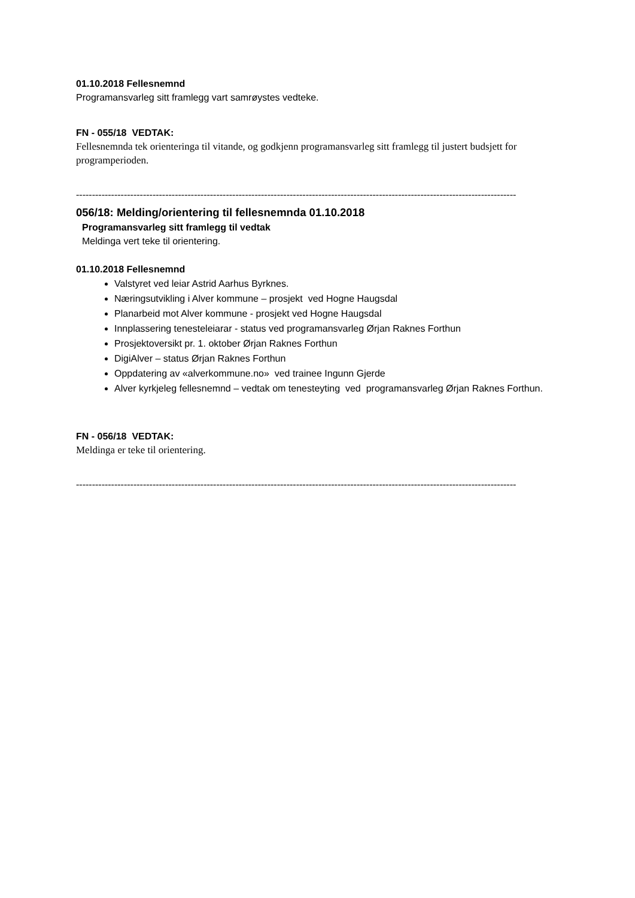01.10.2018 Fellesnemnd
Programansvarleg sitt framlegg vart samrøystes vedteke.
FN - 055/18 VEDTAK:
Fellesnemnda tek orienteringa til vitande, og godkjenn programansvarleg sitt framlegg til justert budsjett for programperioden.
------------------------------------------------------------------------------------------------------------------------------------------
056/18: Melding/orientering til fellesnemnda 01.10.2018
Programansvarleg sitt framlegg til vedtak
Meldinga vert teke til orientering.
01.10.2018 Fellesnemnd
Valstyret ved leiar Astrid Aarhus Byrknes.
Næringsutvikling i Alver kommune – prosjekt ved Hogne Haugsdal
Planarbeid mot Alver kommune - prosjekt ved Hogne Haugsdal
Innplassering tenesteleiarar - status ved programansvarleg Ørjan Raknes Forthun
Prosjektoversikt pr. 1. oktober Ørjan Raknes Forthun
DigiAlver – status Ørjan Raknes Forthun
Oppdatering av «alverkommune.no» ved trainee Ingunn Gjerde
Alver kyrkjeleg fellesnemnd – vedtak om tenesteyting ved programansvarleg Ørjan Raknes Forthun.
FN - 056/18 VEDTAK:
Meldinga er teke til orientering.
------------------------------------------------------------------------------------------------------------------------------------------